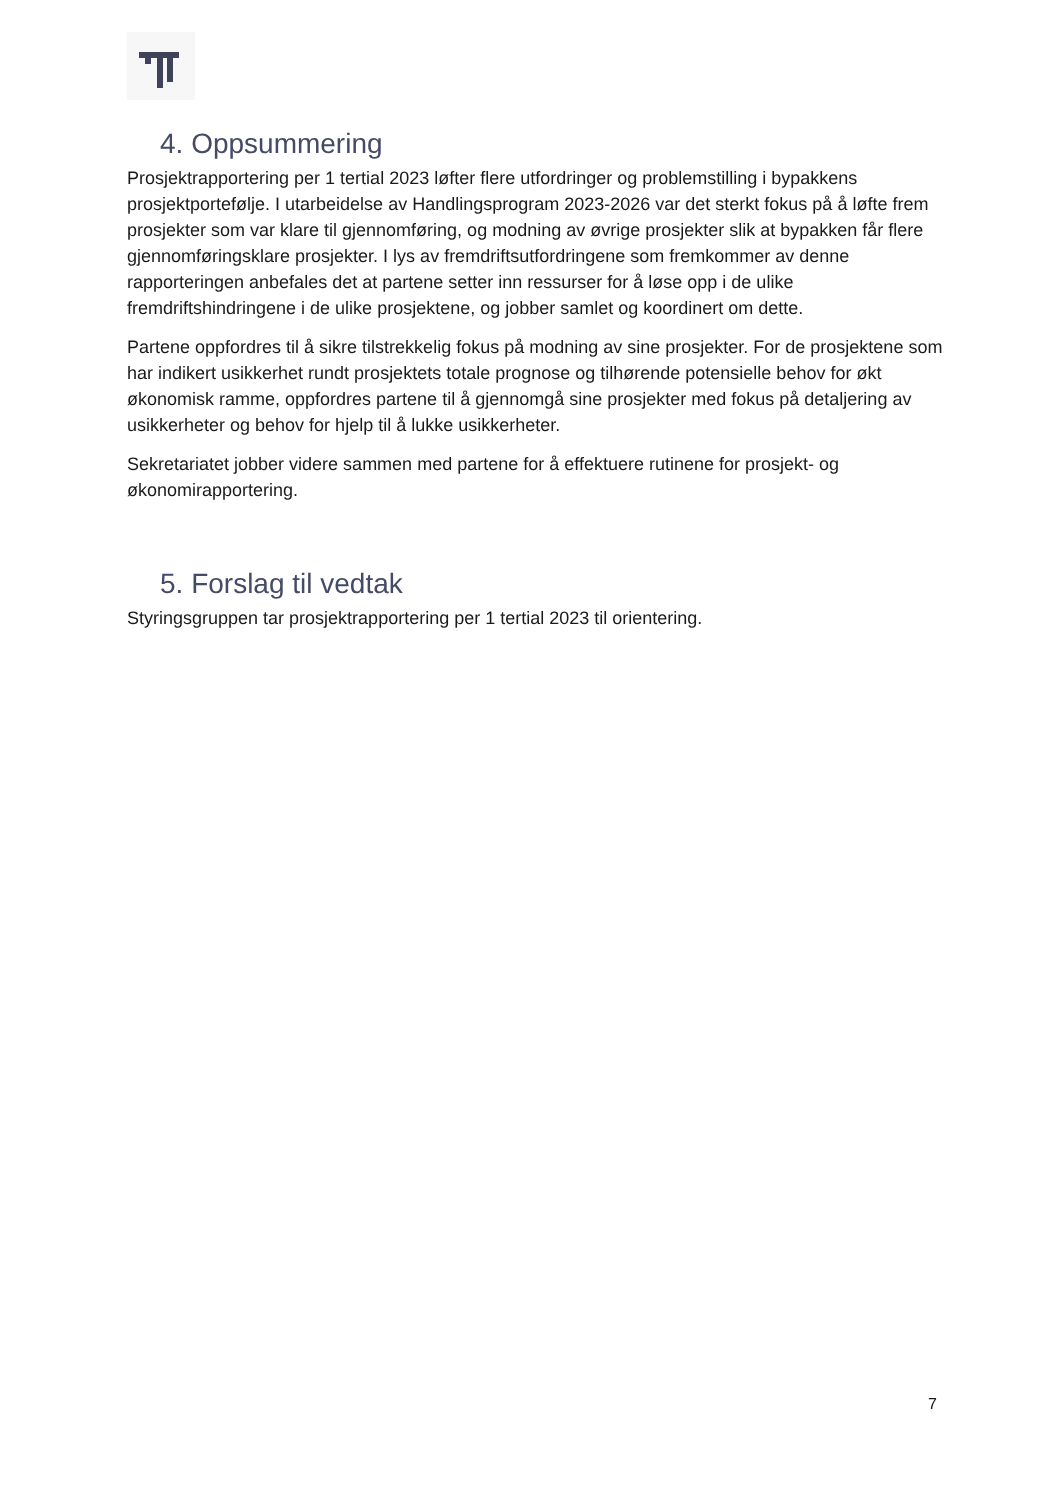4. Oppsummering
Prosjektrapportering per 1 tertial 2023 løfter flere utfordringer og problemstilling i bypakkens prosjektportefølje. I utarbeidelse av Handlingsprogram 2023-2026 var det sterkt fokus på å løfte frem prosjekter som var klare til gjennomføring, og modning av øvrige prosjekter slik at bypakken får flere gjennomføringsklare prosjekter. I lys av fremdriftsutfordringene som fremkommer av denne rapporteringen anbefales det at partene setter inn ressurser for å løse opp i de ulike fremdriftshindringene i de ulike prosjektene, og jobber samlet og koordinert om dette.
Partene oppfordres til å sikre tilstrekkelig fokus på modning av sine prosjekter. For de prosjektene som har indikert usikkerhet rundt prosjektets totale prognose og tilhørende potensielle behov for økt økonomisk ramme, oppfordres partene til å gjennomgå sine prosjekter med fokus på detaljering av usikkerheter og behov for hjelp til å lukke usikkerheter.
Sekretariatet jobber videre sammen med partene for å effektuere rutinene for prosjekt- og økonomirapportering.
5. Forslag til vedtak
Styringsgruppen tar prosjektrapportering per 1 tertial 2023 til orientering.
7